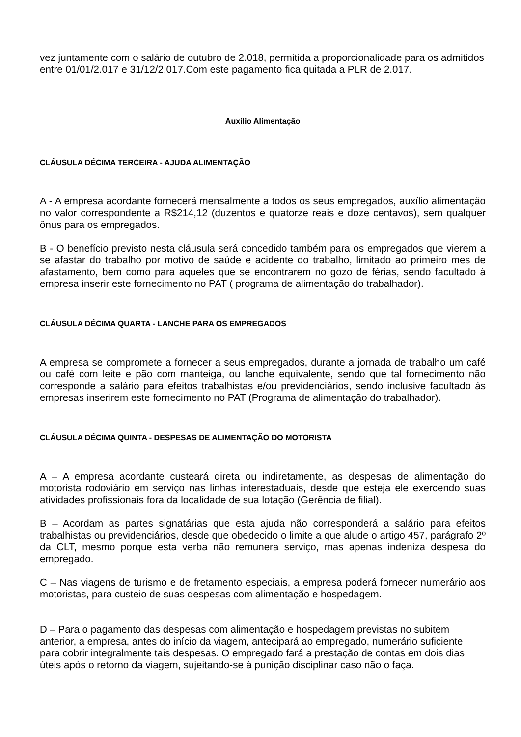vez juntamente com o salário de outubro de 2.018, permitida a proporcionalidade para os admitidos entre 01/01/2.017 e 31/12/2.017.Com este pagamento fica quitada a PLR de 2.017.
Auxílio Alimentação
CLÁUSULA DÉCIMA TERCEIRA - AJUDA ALIMENTAÇÃO
A - A empresa acordante fornecerá mensalmente a todos os seus empregados, auxílio alimentação no valor correspondente a R$214,12 (duzentos e quatorze reais e doze centavos), sem qualquer ônus para os empregados.
B - O benefício previsto nesta cláusula será concedido também para os empregados que vierem a se afastar do trabalho por motivo de saúde e acidente do trabalho, limitado ao primeiro mes de afastamento, bem como para aqueles que se encontrarem no gozo de férias, sendo facultado à empresa inserir este fornecimento no PAT ( programa de alimentação do trabalhador).
CLÁUSULA DÉCIMA QUARTA - LANCHE PARA OS EMPREGADOS
A empresa se compromete a fornecer a seus empregados, durante a jornada de trabalho um café ou café com leite e pão com manteiga, ou lanche equivalente, sendo que tal fornecimento não corresponde a salário para efeitos trabalhistas e/ou previdenciários, sendo inclusive facultado ás empresas inserirem este fornecimento no PAT (Programa de alimentação do trabalhador).
CLÁUSULA DÉCIMA QUINTA - DESPESAS DE ALIMENTAÇÃO DO MOTORISTA
A – A empresa acordante custeará direta ou indiretamente, as despesas de alimentação do motorista rodoviário em serviço nas linhas interestaduais, desde que esteja ele exercendo suas atividades profissionais fora da localidade de sua lotação (Gerência de filial).
B – Acordam as partes signatárias que esta ajuda não corresponderá a salário para efeitos trabalhistas ou previdenciários, desde que obedecido o limite a que alude o artigo 457, parágrafo 2º da CLT, mesmo porque esta verba não remunera serviço, mas apenas indeniza despesa do empregado.
C – Nas viagens de turismo e de fretamento especiais, a empresa poderá fornecer numerário aos motoristas, para custeio de suas despesas com alimentação e hospedagem.
D – Para o pagamento das despesas com alimentação e hospedagem previstas no subitem anterior, a empresa, antes do início da viagem, antecipará ao empregado, numerário suficiente para cobrir integralmente tais despesas. O empregado fará a prestação de contas em dois dias úteis após o retorno da viagem, sujeitando-se à punição disciplinar caso não o faça.